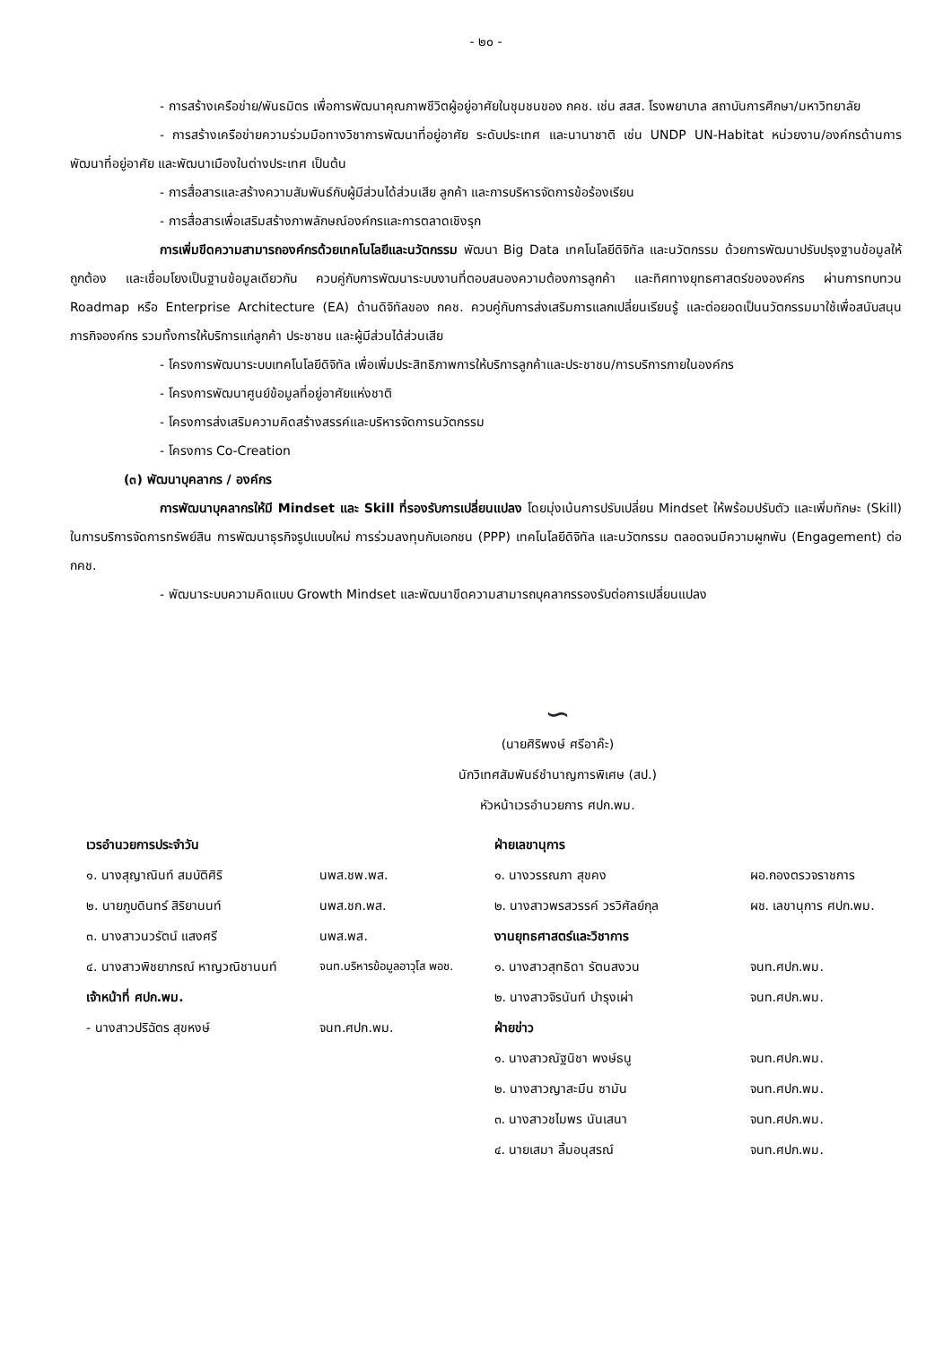- ๒๐ -
- การสร้างเครือข่าย/พันธมิตร เพื่อการพัฒนาคุณภาพชีวิตผู้อยู่อาศัยในชุมชนของ กคช. เช่น สสส. โรงพยาบาล สถาบันการศึกษา/มหาวิทยาลัย
- การสร้างเครือข่ายความร่วมมือทางวิชาการพัฒนาที่อยู่อาศัย ระดับประเทศ และนานาชาติ เช่น UNDP UN-Habitat หน่วยงาน/องค์กรด้านการพัฒนาที่อยู่อาศัย และพัฒนาเมืองในต่างประเทศ เป็นต้น
- การสื่อสารและสร้างความสัมพันธ์กับผู้มีส่วนได้ส่วนเสีย ลูกค้า และการบริหารจัดการข้อร้องเรียน
- การสื่อสารเพื่อเสริมสร้างภาพลักษณ์องค์กรและการตลาดเชิงรุก
การเพิ่มขีดความสามารถองค์กรด้วยเทคโนโลยีและนวัตกรรม พัฒนา Big Data เทคโนโลยีดิจิทัล และนวัตกรรม ด้วยการพัฒนาปรับปรุงฐานข้อมูลให้ถูกต้อง และเชื่อมโยงเป็นฐานข้อมูลเดียวกัน ควบคู่กับการพัฒนาระบบงานที่ตอบสนองความต้องการลูกค้า และทิศทางยุทธศาสตร์ขององค์กร ผ่านการทบทวน Roadmap หรือ Enterprise Architecture (EA) ด้านดิจิทัลของ กคช. ควบคู่กับการส่งเสริมการแลกเปลี่ยนเรียนรู้ และต่อยอดเป็นนวัตกรรมมาใช้เพื่อสนับสนุนภารกิจองค์กร รวมทั้งการให้บริการแก่ลูกค้า ประชาชน และผู้มีส่วนได้ส่วนเสีย
- โครงการพัฒนาระบบเทคโนโลยีดิจิทัล เพื่อเพิ่มประสิทธิภาพการให้บริการลูกค้าและประชาชน/การบริการภายในองค์กร
- โครงการพัฒนาศูนย์ข้อมูลที่อยู่อาศัยแห่งชาติ
- โครงการส่งเสริมความคิดสร้างสรรค์และบริหารจัดการนวัตกรรม
- โครงการ Co-Creation
(๓) พัฒนาบุคลากร / องค์กร
การพัฒนาบุคลากรให้มี Mindset และ Skill ที่รองรับการเปลี่ยนแปลง โดยมุ่งเน้นการปรับเปลี่ยน Mindset ให้พร้อมปรับตัว และเพิ่มทักษะ (Skill) ในการบริการจัดการทรัพย์สิน การพัฒนาธุรกิจรูปแบบใหม่ การร่วมลงทุนกับเอกชน (PPP) เทคโนโลยีดิจิทัล และนวัตกรรม ตลอดจนมีความผูกพัน (Engagement) ต่อ กคช.
- พัฒนาระบบความคิดแบบ Growth Mindset และพัฒนาขีดความสามารถบุคลากรรองรับต่อการเปลี่ยนแปลง
∽
(นายศิริพงษ์ ศรีอาค๊ะ)
นักวิเทศสัมพันธ์ชำนาญการพิเศษ (สป.)
หัวหน้าเวรอำนวยการ ศปก.พม.
เวรอำนวยการประจำวัน
๑. นางสุญาณินท์ สมบัติศิริ นพส.ชพ.พส.
๒. นายภูบดินทร์ สิริยานนท์ นพส.ชก.พส.
๓. นางสาวนวรัตน์ แสงศรี นพส.พส.
๔. นางสาวพิชยาภรณ์ หาญวณิชานนท์ จนท.บริหารข้อมูลอาวุโส พอช.
เจ้าหน้าที่ ศปก.พม.
- นางสาวปริฉัตร สุขหงษ์ จนท.ศปก.พม.
ฝ่ายเลขานุการ
๑. นางวรรณภา สุขคง ผอ.กองตรวจราชการ
๒. นางสาวพรสวรรค์ วรวิศัลย์กุล ผช. เลขานุการ ศปก.พม.
งานยุทธศาสตร์และวิชาการ
๑. นางสาวสุทธิดา รัตนสงวน จนท.ศปก.พม.
๒. นางสาวจิรนันท์ บำรุงเผ่า จนท.ศปก.พม.
ฝ่ายข่าว
๑. นางสาวณัฐนิชา พงษ์ธนู จนท.ศปก.พม.
๒. นางสาวญาสะมีน ซามัน จนท.ศปก.พม.
๓. นางสาวชไมพร นันเสนา จนท.ศปก.พม.
๔. นายเสมา ลิ้มอนุสรณ์ จนท.ศปก.พม.